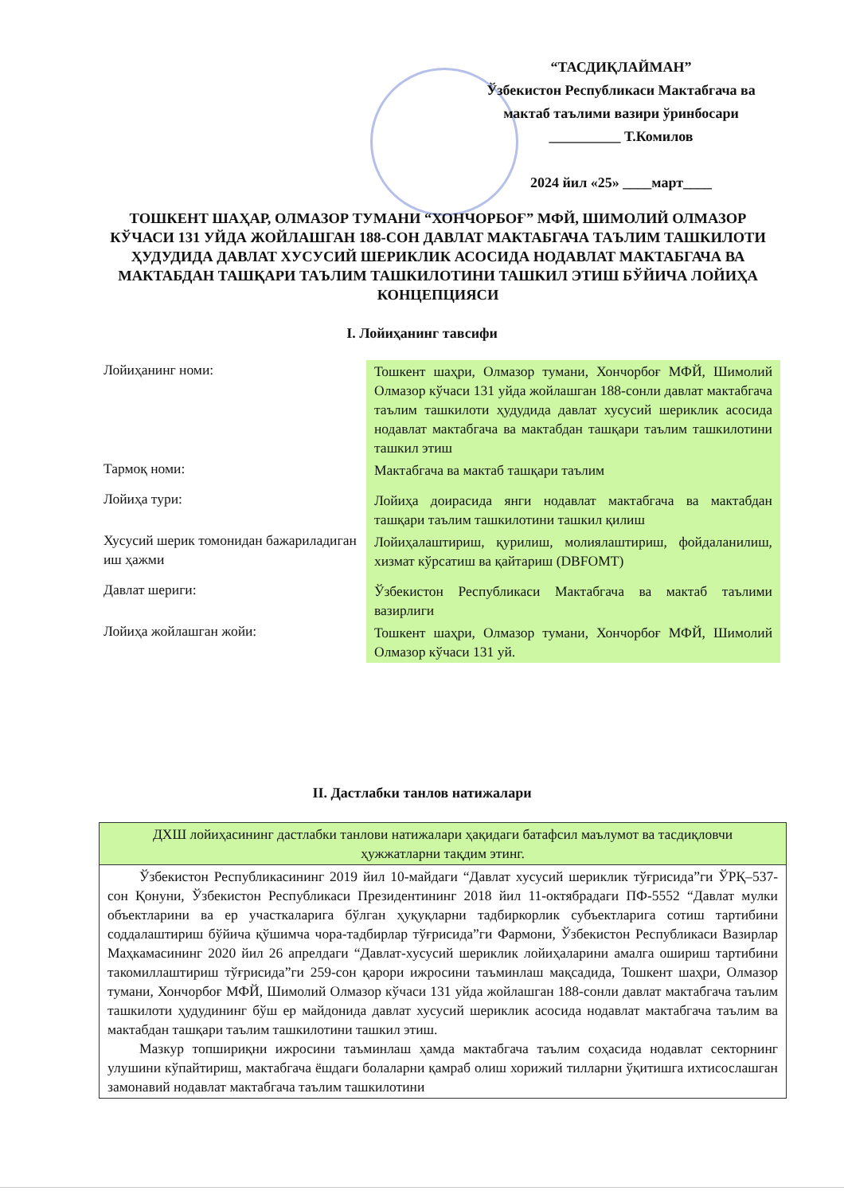“ТАСДИҚЛАЙМАН”
Ўзбекистон Республикаси Мактабгача ва
мактаб таълими вазири ўринбосари
__________ Т.Комилов
2024 йил «25» ____март____
ТОШКЕНТ ШАҲАР, ОЛМАЗОР ТУМАНИ “ХОНЧОРБОҒ” МФЙ, ШИМОЛИЙ ОЛМАЗОР КЎЧАСИ 131 УЙДА ЖОЙЛАШГАН 188-СОН ДАВЛАТ МАКТАБГАЧА ТАЪЛИМ ТАШКИЛОТИ ҲУДУДИДА ДАВЛАТ ХУСУСИЙ ШЕРИКЛИК АСОСИДА НОДАВЛАТ МАКТАБГАЧА ВА МАКТАБДАН ТАШҚАРИ ТАЪЛИМ ТАШКИЛОТИНИ ТАШКИЛ ЭТИШ БЎЙИЧА ЛОЙИҲА КОНЦЕПЦИЯСИ
I. Лойиҳанинг тавсифи
| Лойиҳанинг номи: | Тошкент шаҳри, Олмазор тумани, Хончорбоғ МФЙ, Шимолий Олмазор кўчаси 131 уйда жойлашган 188-сонли давлат мактабгача таълим ташкилоти ҳудудида давлат хусусий шериклик асосида нодавлат мактабгача ва мактабдан ташқари таълим ташкилотини ташкил этиш |
| Тармоқ номи: | Мактабгача ва мактаб ташқари таълим |
| Лойиҳа тури: | Лойиҳа доирасида янги нодавлат мактабгача ва мактабдан ташқари таълим ташкилотини ташкил қилиш |
| Хусусий шерик томонидан бажариладиган иш ҳажми | Лойиҳалаштириш, қурилиш, молиялаштириш, фойдаланилиш, хизмат кўрсатиш ва қайтариш (DBFOMT) |
| Давлат шериги: | Ўзбекистон Республикаси Мактабгача ва мактаб таълими вазирлиги |
| Лойиҳа жойлашган жойи: | Тошкент шаҳри, Олмазор тумани, Хончорбоғ МФЙ, Шимолий Олмазор кўчаси 131 уй. |
II. Дастлабки танлов натижалари
| ДХШ лойиҳасининг дастлабки танлови натижалари ҳақидаги батафсил маълумот ва тасдиқловчи ҳужжатларни тақдим этинг. |
| --- |
| Ўзбекистон Республикасининг 2019 йил 10-майдаги “Давлат хусусий шериклик тўғрисида”ги ЎРҚ–537-сон Қонуни, Ўзбекистон Республикаси Президентининг 2018 йил 11-октябрадаги ПФ-5552 “Давлат мулки объектларини ва ер участкаларига бўлган ҳуқуқларни тадбиркорлик субъектларига сотиш тартибини соддалаштириш бўйича қўшимча чора-тадбирлар тўғрисида”ги Фармони, Ўзбекистон Республикаси Вазирлар Маҳкамасининг 2020 йил 26 апрелдаги “Давлат-хусусий шериклик лойиҳаларини амалга ошириш тартибини такомиллаштириш тўғрисида”ги 259-сон қарори ижросини таъминлаш мақсадида, Тошкент шаҳри, Олмазор тумани, Хончорбоғ МФЙ, Шимолий Олмазор кўчаси 131 уйда жойлашган 188-сонли давлат мактабгача таълим ташкилоти ҳудудининг бўш ер майдонида давлат хусусий шериклик асосида нодавлат мактабгача таълим ва мактабдан ташқари таълим ташкилотини ташкил этиш. Мазкур топшириқни ижросини таъминлаш ҳамда мактабгача таълим соҳасида нодавлат секторнинг улушини кўпайтириш, мактабгача ёшдаги болаларни қамраб олиш хорижий тилларни ўқитишга ихтисослашган замонавий нодавлат мактабгача таълим ташкилотини |